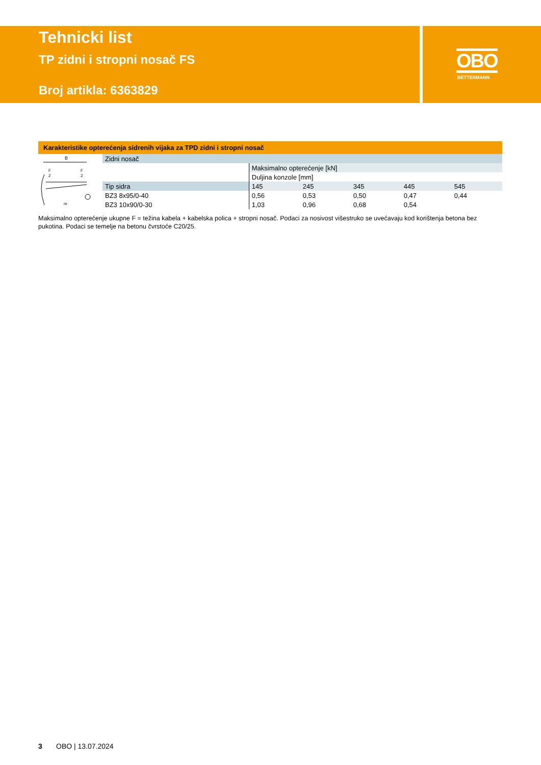Tehnicki list
TP zidni i stropni nosač FS
Broj artikla: 6363829
OBO
BETTERMANN
Karakteristike opterećenja sidrenih vijaka za TPD zidni i stropni nosač
B
F
2
F
2
m
| Zidni nosač | | | | | |
| | Maksimalno opterećenje [kN] | | | | |
| | Duljina konzole [mm] | | | | |
| Tip sidra | 145 | 245 | 345 | 445 | 545 |
| BZ3 8x95/0-40 | 0,56 | 0,53 | 0,50 | 0,47 | 0,44 |
| BZ3 10x90/0-30 | 1,03 | 0,96 | 0,68 | 0,54 | |
Maksimalno opterećenje ukupne F = težina kabela + kabelska polica + stropni nosač. Podaci za nosivost višestruko se uvećavaju kod korištenja betona bez pukotina. Podaci se temelje na betonu čvrstoće C20/25.
3 OBO | 13.07.2024